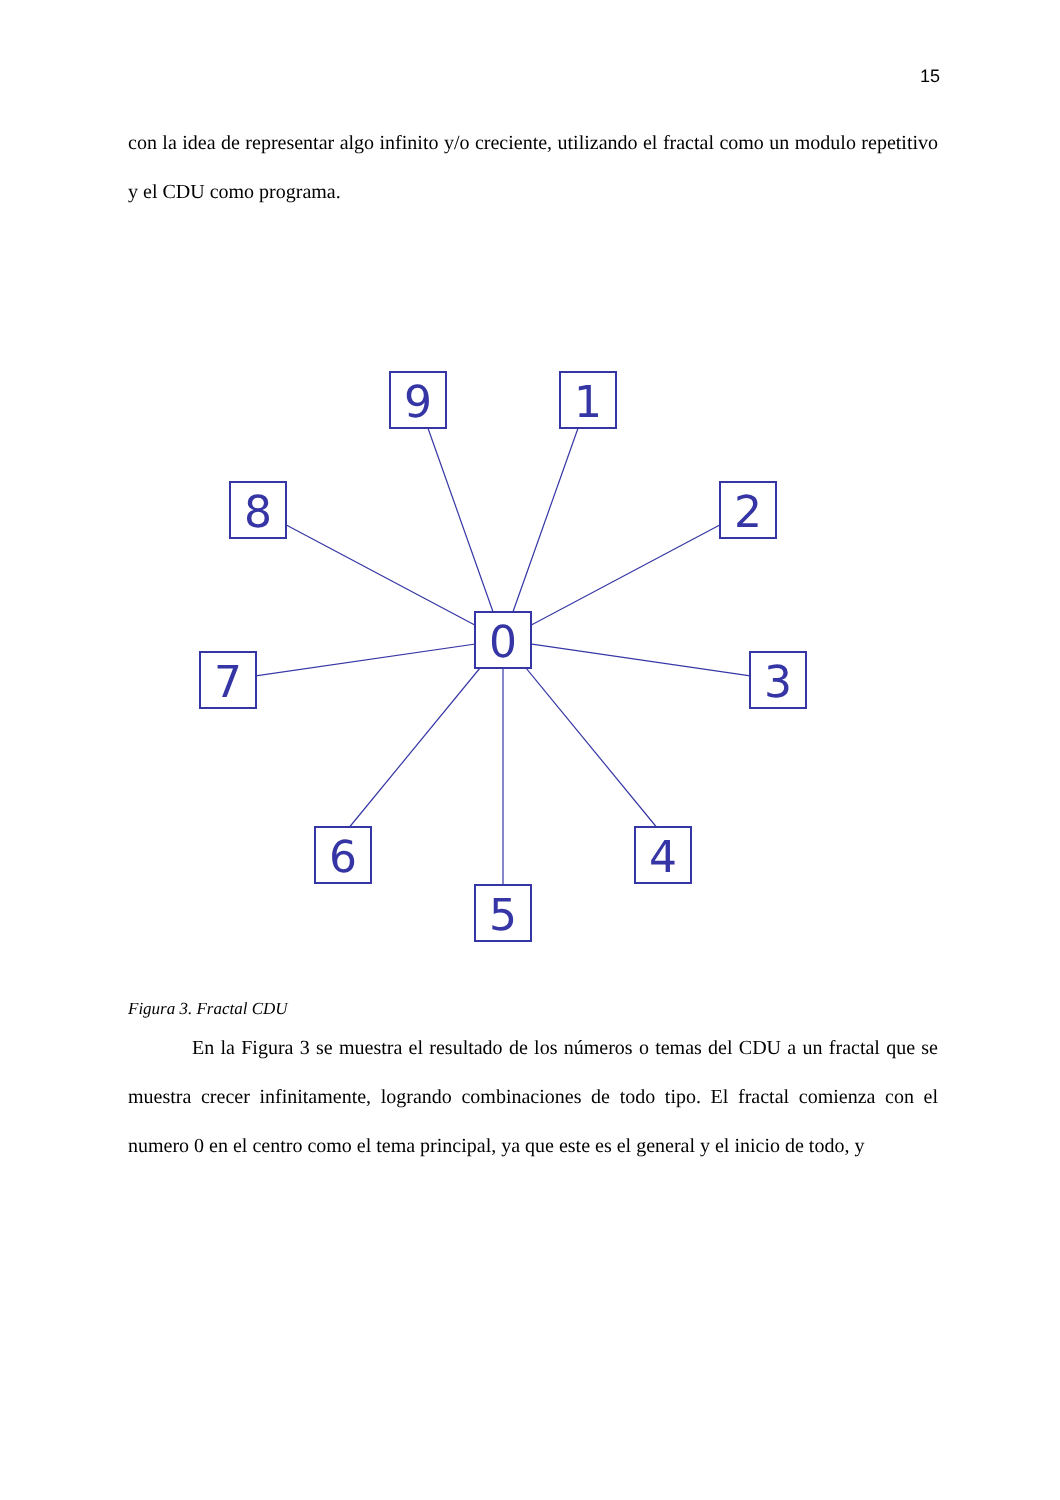15
con la idea de representar algo infinito y/o creciente, utilizando el fractal como un modulo repetitivo y el CDU como programa.
0
9
1
2
3
4
5
6
7
8
Figura 3. Fractal CDU
En la Figura 3 se muestra el resultado de los números o temas del CDU a un fractal que se muestra crecer infinitamente, logrando combinaciones de todo tipo. El fractal comienza con el numero 0 en el centro como el tema principal, ya que este es el general y el inicio de todo, y